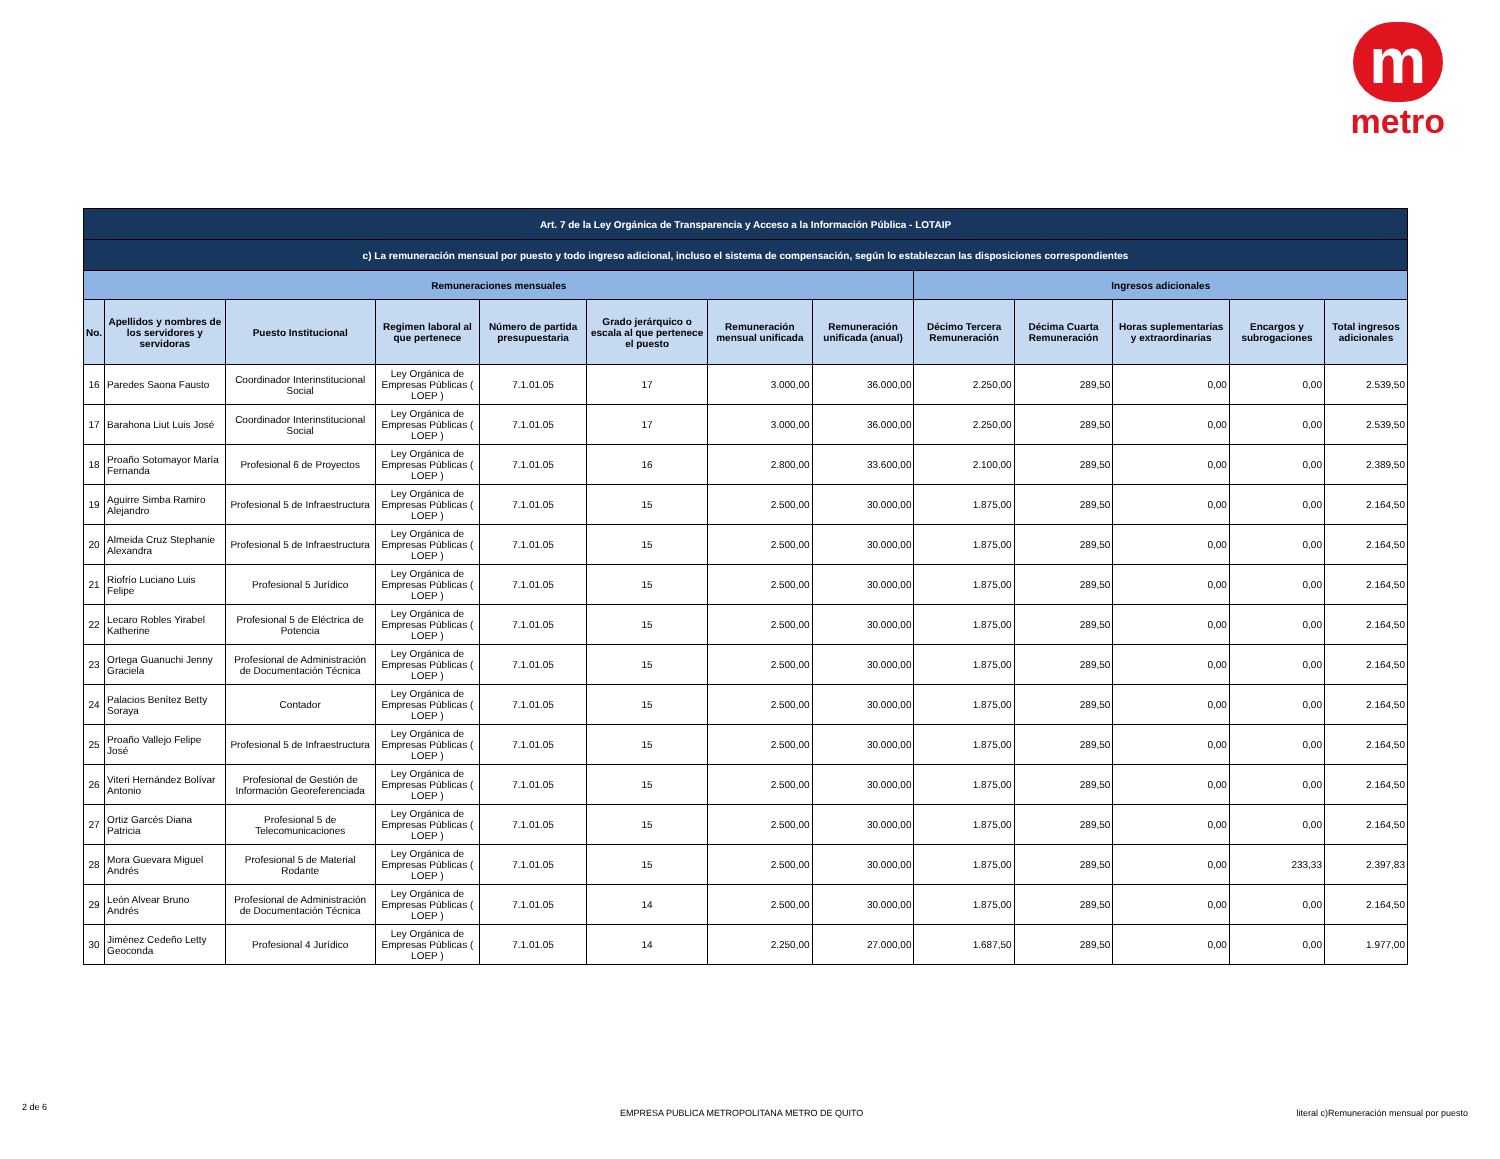m
metro
| Art. 7 de la Ley Orgánica de Transparencia y Acceso a la Información Pública - LOTAIP | | | | | | | | | | | | |
| c) La remuneración mensual por puesto y todo ingreso adicional, incluso el sistema de compensación, según lo establezcan las disposiciones correspondientes | | | | | | | | | | | | |
| Remuneraciones mensuales | | | | | | | | Ingresos adicionales | | | | |
| No. | Apellidos y nombres de los servidores y servidoras | Puesto Institucional | Regimen laboral al que pertenece | Número de partida presupuestaria | Grado jerárquico o escala al que pertenece el puesto | Remuneración mensual unificada | Remuneración unificada (anual) | Décimo Tercera Remuneración | Décima Cuarta Remuneración | Horas suplementarias y extraordinarias | Encargos y subrogaciones | Total ingresos adicionales |
| 16 | Paredes Saona Fausto | Coordinador Interinstitucional Social | Ley Orgánica de Empresas Públicas ( LOEP ) | 7.1.01.05 | 17 | 3.000,00 | 36.000,00 | 2.250,00 | 289,50 | 0,00 | 0,00 | 2.539,50 |
| 17 | Barahona Liut Luis José | Coordinador Interinstitucional Social | Ley Orgánica de Empresas Públicas ( LOEP ) | 7.1.01.05 | 17 | 3.000,00 | 36.000,00 | 2.250,00 | 289,50 | 0,00 | 0,00 | 2.539,50 |
| 18 | Proaño Sotomayor María Fernanda | Profesional 6 de Proyectos | Ley Orgánica de Empresas Públicas ( LOEP ) | 7.1.01.05 | 16 | 2.800,00 | 33.600,00 | 2.100,00 | 289,50 | 0,00 | 0,00 | 2.389,50 |
| 19 | Aguirre Simba Ramiro Alejandro | Profesional 5 de Infraestructura | Ley Orgánica de Empresas Públicas ( LOEP ) | 7.1.01.05 | 15 | 2.500,00 | 30.000,00 | 1.875,00 | 289,50 | 0,00 | 0,00 | 2.164,50 |
| 20 | Almeida Cruz Stephanie Alexandra | Profesional 5 de Infraestructura | Ley Orgánica de Empresas Públicas ( LOEP ) | 7.1.01.05 | 15 | 2.500,00 | 30.000,00 | 1.875,00 | 289,50 | 0,00 | 0,00 | 2.164,50 |
| 21 | Riofrío Luciano Luis Felipe | Profesional 5 Jurídico | Ley Orgánica de Empresas Públicas ( LOEP ) | 7.1.01.05 | 15 | 2.500,00 | 30.000,00 | 1.875,00 | 289,50 | 0,00 | 0,00 | 2.164,50 |
| 22 | Lecaro Robles Yirabel Katherine | Profesional 5 de Eléctrica de Potencia | Ley Orgánica de Empresas Públicas ( LOEP ) | 7.1.01.05 | 15 | 2.500,00 | 30.000,00 | 1.875,00 | 289,50 | 0,00 | 0,00 | 2.164,50 |
| 23 | Ortega Guanuchi Jenny Graciela | Profesional de Administración de Documentación Técnica | Ley Orgánica de Empresas Públicas ( LOEP ) | 7.1.01.05 | 15 | 2.500,00 | 30.000,00 | 1.875,00 | 289,50 | 0,00 | 0,00 | 2.164,50 |
| 24 | Palacios Benítez Betty Soraya | Contador | Ley Orgánica de Empresas Públicas ( LOEP ) | 7.1.01.05 | 15 | 2.500,00 | 30.000,00 | 1.875,00 | 289,50 | 0,00 | 0,00 | 2.164,50 |
| 25 | Proaño Vallejo Felipe José | Profesional 5 de Infraestructura | Ley Orgánica de Empresas Públicas ( LOEP ) | 7.1.01.05 | 15 | 2.500,00 | 30.000,00 | 1.875,00 | 289,50 | 0,00 | 0,00 | 2.164,50 |
| 26 | Viteri Hernández Bolívar Antonio | Profesional de Gestión de Información Georeferenciada | Ley Orgánica de Empresas Públicas ( LOEP ) | 7.1.01.05 | 15 | 2.500,00 | 30.000,00 | 1.875,00 | 289,50 | 0,00 | 0,00 | 2.164,50 |
| 27 | Ortiz Garcés Diana Patricia | Profesional 5 de Telecomunicaciones | Ley Orgánica de Empresas Públicas ( LOEP ) | 7.1.01.05 | 15 | 2.500,00 | 30.000,00 | 1.875,00 | 289,50 | 0,00 | 0,00 | 2.164,50 |
| 28 | Mora Guevara Miguel Andrés | Profesional 5 de Material Rodante | Ley Orgánica de Empresas Públicas ( LOEP ) | 7.1.01.05 | 15 | 2.500,00 | 30.000,00 | 1.875,00 | 289,50 | 0,00 | 233,33 | 2.397,83 |
| 29 | León Alvear Bruno Andrés | Profesional de Administración de Documentación Técnica | Ley Orgánica de Empresas Públicas ( LOEP ) | 7.1.01.05 | 14 | 2.500,00 | 30.000,00 | 1.875,00 | 289,50 | 0,00 | 0,00 | 2.164,50 |
| 30 | Jiménez Cedeño Letty Geoconda | Profesional 4 Jurídico | Ley Orgánica de Empresas Públicas ( LOEP ) | 7.1.01.05 | 14 | 2.250,00 | 27.000,00 | 1.687,50 | 289,50 | 0,00 | 0,00 | 1.977,00 |
2 de 6
EMPRESA PUBLICA METROPOLITANA METRO DE QUITO
literal c)Remuneración mensual por puesto